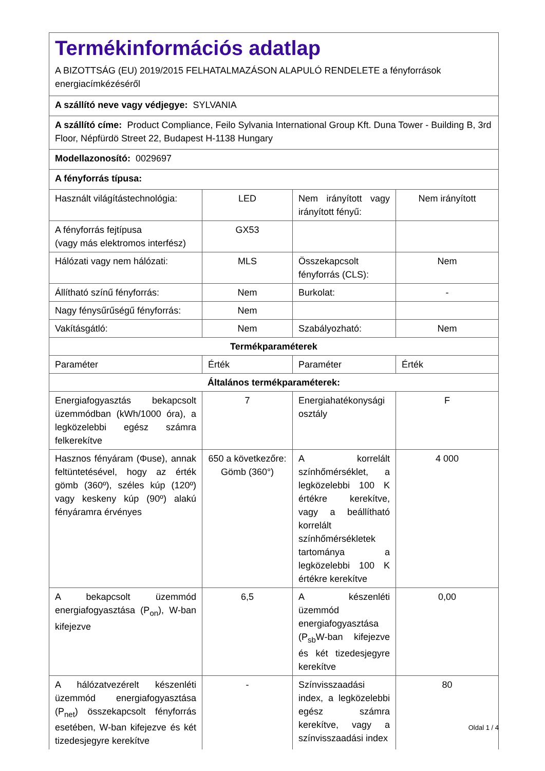| Termékinformációs adatlap A BIZOTTSÁG (EU) 2019/2015 FELHATALMAZÁSON ALAPULÓ RENDELETE a fényforrások energiacímkézéséről | | | |
| A szállító neve vagy védjegye: SYLVANIA | | | |
| A szállító címe: Product Compliance, Feilo Sylvania International Group Kft. Duna Tower - Building B, 3rd Floor, Népfürdö Street 22, Budapest H-1138 Hungary | | | |
| Modellazonosító: 0029697 | | | |
| A fényforrás típusa: | | | |
| Használt világítástechnológia: | LED | Nem irányított vagy irányított fényű: | Nem irányított |
| A fényforrás fejtípusa (vagy más elektromos interfész) | GX53 | | |
| Hálózati vagy nem hálózati: | MLS | Összekapcsolt fényforrás (CLS): | Nem |
| Állítható színű fényforrás: | Nem | Burkolat: | - |
| Nagy fénysűrűségű fényforrás: | Nem | | |
| Vakításgátló: | Nem | Szabályozható: | Nem |
| Termékparaméterek | | | |
| Paraméter | Érték | Paraméter | Érték |
| Általános termékparaméterek: | | | |
| Energiafogyasztás bekapcsolt üzemmódban (kWh/1000 óra), a legközelebbi egész számra felkerekítve | 7 | Energiahatékonysági osztály | F |
| Hasznos fényáram (Φuse), annak feltüntetésével, hogy az érték gömb (360º), széles kúp (120º) vagy keskeny kúp (90º) alakú fényáramra érvényes | 650 a következőre: Gömb (360°) | A korrelált színhőmérséklet, a legközelebbi 100 K értékre kerekítve, vagy a beállítható korrelált színhőmérsékletek tartománya a legközelebbi 100 K értékre kerekítve | 4 000 |
| A bekapcsolt üzemmód energiafogyasztása (P<sub>on</sub>), W-ban kifejezve | 6,5 | A készenléti üzemmód energiafogyasztása (P<sub>sb</sub>W-ban kifejezve és két tizedesjegyre kerekítve | 0,00 |
| A hálózatvezérelt készenléti üzemmód energiafogyasztása (P<sub>net</sub>) összekapcsolt fényforrás esetében, W-ban kifejezve és két tizedesjegyre kerekítve | - | Színvisszaadási index, a legközelebbi egész számra kerekítve, vagy a színvisszaadási index | 80 |
Oldal 1 / 4